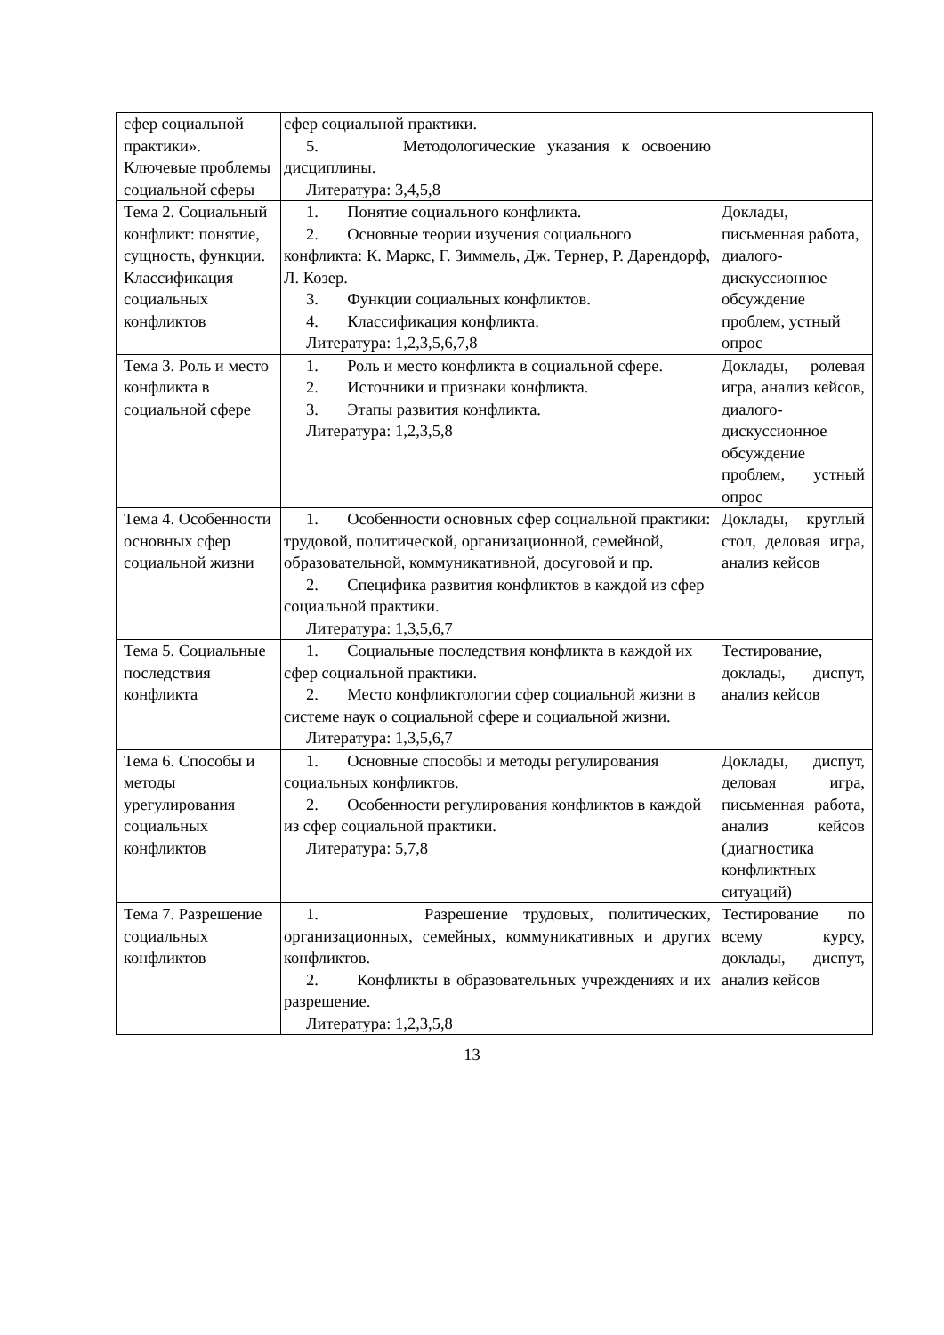| сфер социальной практики». Ключевые проблемы социальной сферы | сфер социальной практики. 5. Методологические указания к освоению дисциплины. Литература: 3,4,5,8 | |
| Тема 2. Социальный конфликт: понятие, сущность, функции. Классификация социальных конфликтов | 1. Понятие социального конфликта. 2. Основные теории изучения социального конфликта: К. Маркс, Г. Зиммель, Дж. Тернер, Р. Дарендорф, Л. Козер. 3. Функции социальных конфликтов. 4. Классификация конфликта. Литература: 1,2,3,5,6,7,8 | Доклады, письменная работа, диалого-дискуссионное обсуждение проблем, устный опрос |
| Тема 3. Роль и место конфликта в социальной сфере | 1. Роль и место конфликта в социальной сфере. 2. Источники и признаки конфликта. 3. Этапы развития конфликта. Литература: 1,2,3,5,8 | Доклады, ролевая игра, анализ кейсов, диалого-дискуссионное обсуждение проблем, устный опрос |
| Тема 4. Особенности основных сфер социальной жизни | 1. Особенности основных сфер социальной практики: трудовой, политической, организационной, семейной, образовательной, коммуникативной, досуговой и пр. 2. Специфика развития конфликтов в каждой из сфер социальной практики. Литература: 1,3,5,6,7 | Доклады, круглый стол, деловая игра, анализ кейсов |
| Тема 5. Социальные последствия конфликта | 1. Социальные последствия конфликта в каждой их сфер социальной практики. 2. Место конфликтологии сфер социальной жизни в системе наук о социальной сфере и социальной жизни. Литература: 1,3,5,6,7 | Тестирование, доклады, диспут, анализ кейсов |
| Тема 6. Способы и методы урегулирования социальных конфликтов | 1. Основные способы и методы регулирования социальных конфликтов. 2. Особенности регулирования конфликтов в каждой из сфер социальной практики. Литература: 5,7,8 | Доклады, диспут, деловая игра, письменная работа, анализ кейсов (диагностика конфликтных ситуаций) |
| Тема 7. Разрешение социальных конфликтов | 1. Разрешение трудовых, политических, организационных, семейных, коммуникативных и других конфликтов. 2. Конфликты в образовательных учреждениях и их разрешение. Литература: 1,2,3,5,8 | Тестирование по всему курсу, доклады, диспут, анализ кейсов |
13